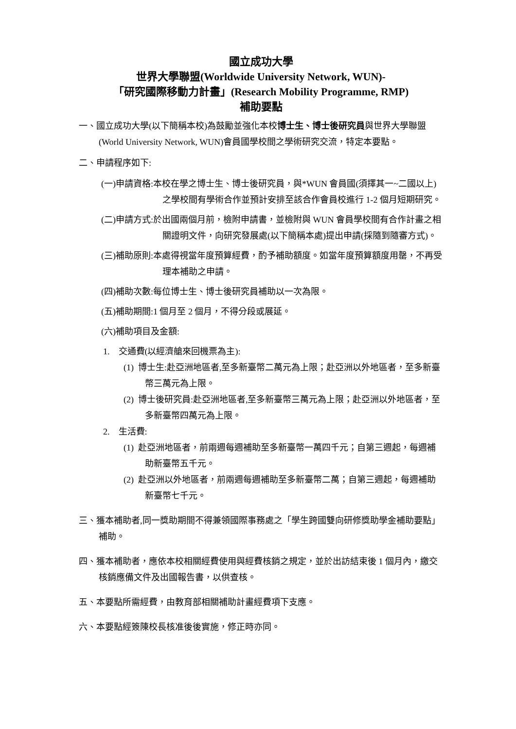國立成功大學
世界大學聯盟(Worldwide University Network, WUN)-
「研究國際移動力計畫」(Research Mobility Programme, RMP)
補助要點
一、國立成功大學(以下簡稱本校)為鼓勵並強化本校博士生、博士後研究員與世界大學聯盟(World University Network, WUN)會員國學校間之學術研究交流，特定本要點。
二、申請程序如下:
(一)申請資格:本校在學之博士生、博士後研究員，與*WUN 會員國(須擇其一~二國以上)之學校間有學術合作並預計安排至該合作會員校進行 1-2 個月短期研究。
(二)申請方式:於出國兩個月前，檢附申請書，並檢附與 WUN 會員學校間有合作計畫之相關證明文件，向研究發展處(以下簡稱本處)提出申請(採隨到隨審方式)。
(三)補助原則:本處得視當年度預算經費，酌予補助額度。如當年度預算額度用罄，不再受理本補助之申請。
(四)補助次數:每位博士生、博士後研究員補助以一次為限。
(五)補助期間:1 個月至 2 個月，不得分段或展延。
(六)補助項目及金額:
1. 交通費(以經濟艙來回機票為主):
(1) 博士生:赴亞洲地區者,至多新臺幣二萬元為上限；赴亞洲以外地區者，至多新臺幣三萬元為上限。
(2) 博士後研究員:赴亞洲地區者,至多新臺幣三萬元為上限；赴亞洲以外地區者，至多新臺幣四萬元為上限。
2. 生活費:
(1) 赴亞洲地區者，前兩週每週補助至多新臺幣一萬四千元；自第三週起，每週補助新臺幣五千元。
(2) 赴亞洲以外地區者，前兩週每週補助至多新臺幣二萬；自第三週起，每週補助新臺幣七千元。
三、獲本補助者,同一獎助期間不得兼領國際事務處之「學生跨國雙向研修獎助學金補助要點」補助。
四、獲本補助者，應依本校相關經費使用與經費核銷之規定，並於出訪結束後 1 個月內，繳交核銷應備文件及出國報告書，以供查核。
五、本要點所需經費，由教育部相關補助計畫經費項下支應。
六、本要點經簽陳校長核准後後實施，修正時亦同。